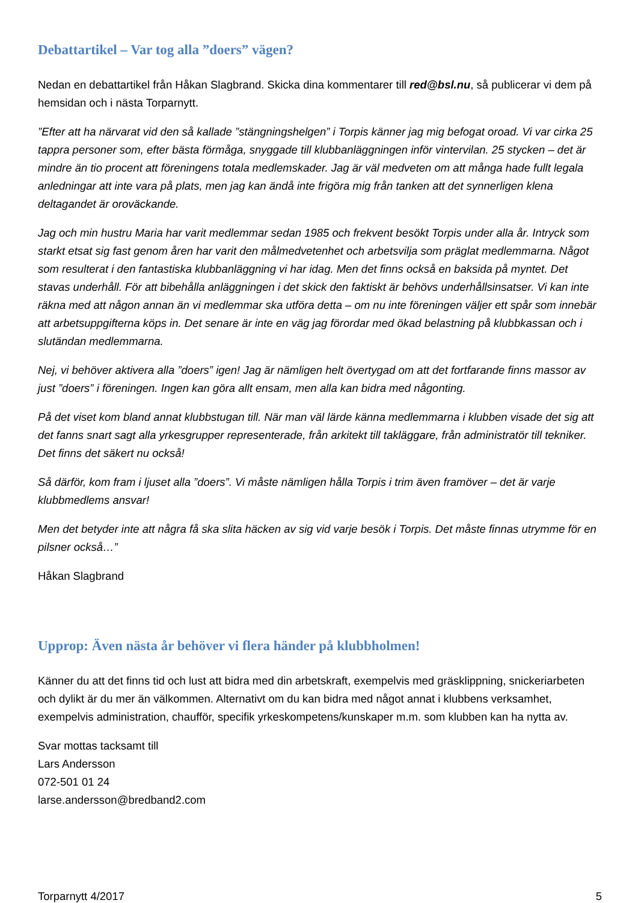Debattartikel – Var tog alla ”doers” vägen?
Nedan en debattartikel från Håkan Slagbrand. Skicka dina kommentarer till red@bsl.nu, så publicerar vi dem på hemsidan och i nästa Torparnytt.
”Efter att ha närvarat vid den så kallade ”stängningshelgen” i Torpis känner jag mig befogat oroad. Vi var cirka 25 tappra personer som, efter bästa förmåga, snyggade till klubbanläggningen inför vintervilan. 25 stycken – det är mindre än tio procent att föreningens totala medlemskader. Jag är väl medveten om att många hade fullt legala anledningar att inte vara på plats, men jag kan ändå inte frigöra mig från tanken att det synnerligen klena deltagandet är oroväckande.
Jag och min hustru Maria har varit medlemmar sedan 1985 och frekvent besökt Torpis under alla år. Intryck som starkt etsat sig fast genom åren har varit den målmedvetenhet och arbetsvilja som präglat medlemmarna. Något som resulterat i den fantastiska klubbanläggning vi har idag. Men det finns också en baksida på myntet. Det stavas underhåll. För att bibehålla anläggningen i det skick den faktiskt är behövs underhållsinsatser. Vi kan inte räkna med att någon annan än vi medlemmar ska utföra detta – om nu inte föreningen väljer ett spår som innebär att arbetsuppgifterna köps in. Det senare är inte en väg jag förordar med ökad belastning på klubbkassan och i slutändan medlemmarna.
Nej, vi behöver aktivera alla ”doers” igen! Jag är nämligen helt övertygad om att det fortfarande finns massor av just ”doers” i föreningen. Ingen kan göra allt ensam, men alla kan bidra med någonting.
På det viset kom bland annat klubbstugan till. När man väl lärde känna medlemmarna i klubben visade det sig att det fanns snart sagt alla yrkesgrupper representerade, från arkitekt till takläggare, från administratör till tekniker. Det finns det säkert nu också!
Så därför, kom fram i ljuset alla ”doers”. Vi måste nämligen hålla Torpis i trim även framöver – det är varje klubbmedlems ansvar!
Men det betyder inte att några få ska slita häcken av sig vid varje besök i Torpis. Det måste finnas utrymme för en pilsner också…”
Håkan Slagbrand
Upprop: Även nästa år behöver vi flera händer på klubbholmen!
Känner du att det finns tid och lust att bidra med din arbetskraft, exempelvis med gräsklippning, snickeriarbeten och dylikt är du mer än välkommen. Alternativt om du kan bidra med något annat i klubbens verksamhet, exempelvis administration, chaufför, specifik yrkeskompetens/kunskaper m.m. som klubben kan ha nytta av.
Svar mottas tacksamt till
Lars Andersson
072-501 01 24
larse.andersson@bredband2.com
Torparnytt 4/2017 5